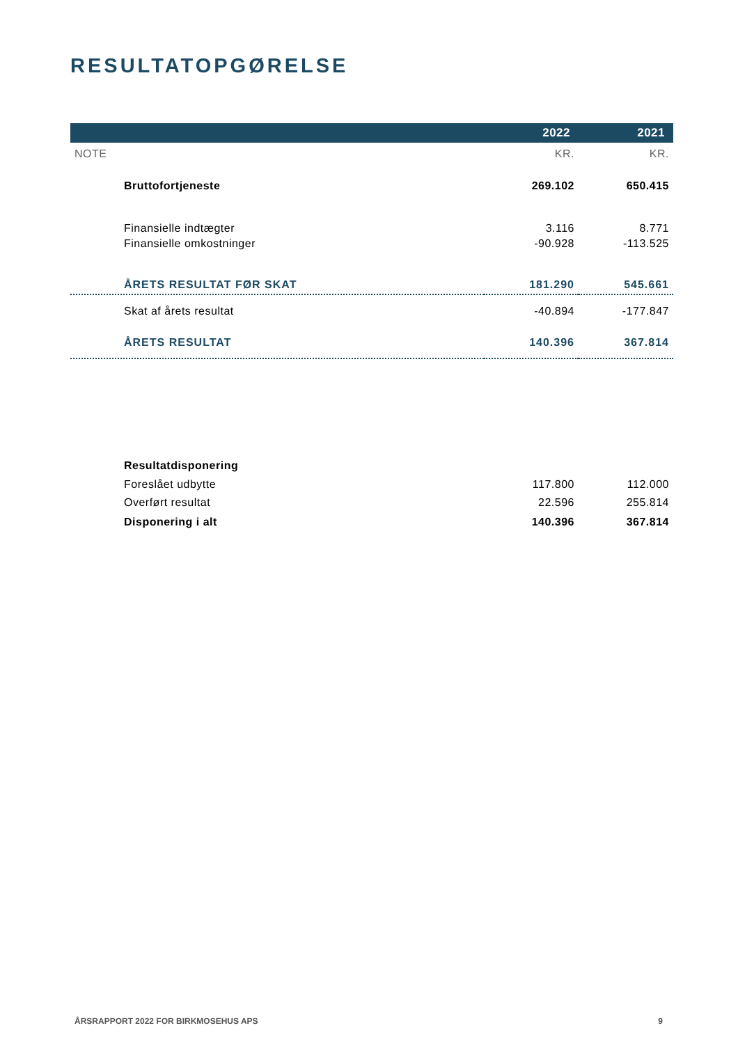RESULTATOPGØRELSE
| | 2022 | 2021 |
| --- | --- | --- |
| NOTE | KR. | KR. |
| Bruttofortjeneste | 269.102 | 650.415 |
| Finansielle indtægter | 3.116 | 8.771 |
| Finansielle omkostninger | -90.928 | -113.525 |
| ÅRETS RESULTAT FØR SKAT | 181.290 | 545.661 |
| Skat af årets resultat | -40.894 | -177.847 |
| ÅRETS RESULTAT | 140.396 | 367.814 |
| Resultatdisponering | | |
| Foreslået udbytte | 117.800 | 112.000 |
| Overført resultat | 22.596 | 255.814 |
| Disponering i alt | 140.396 | 367.814 |
ÅRSRAPPORT 2022 FOR BIRKMOSEHUS APS 9